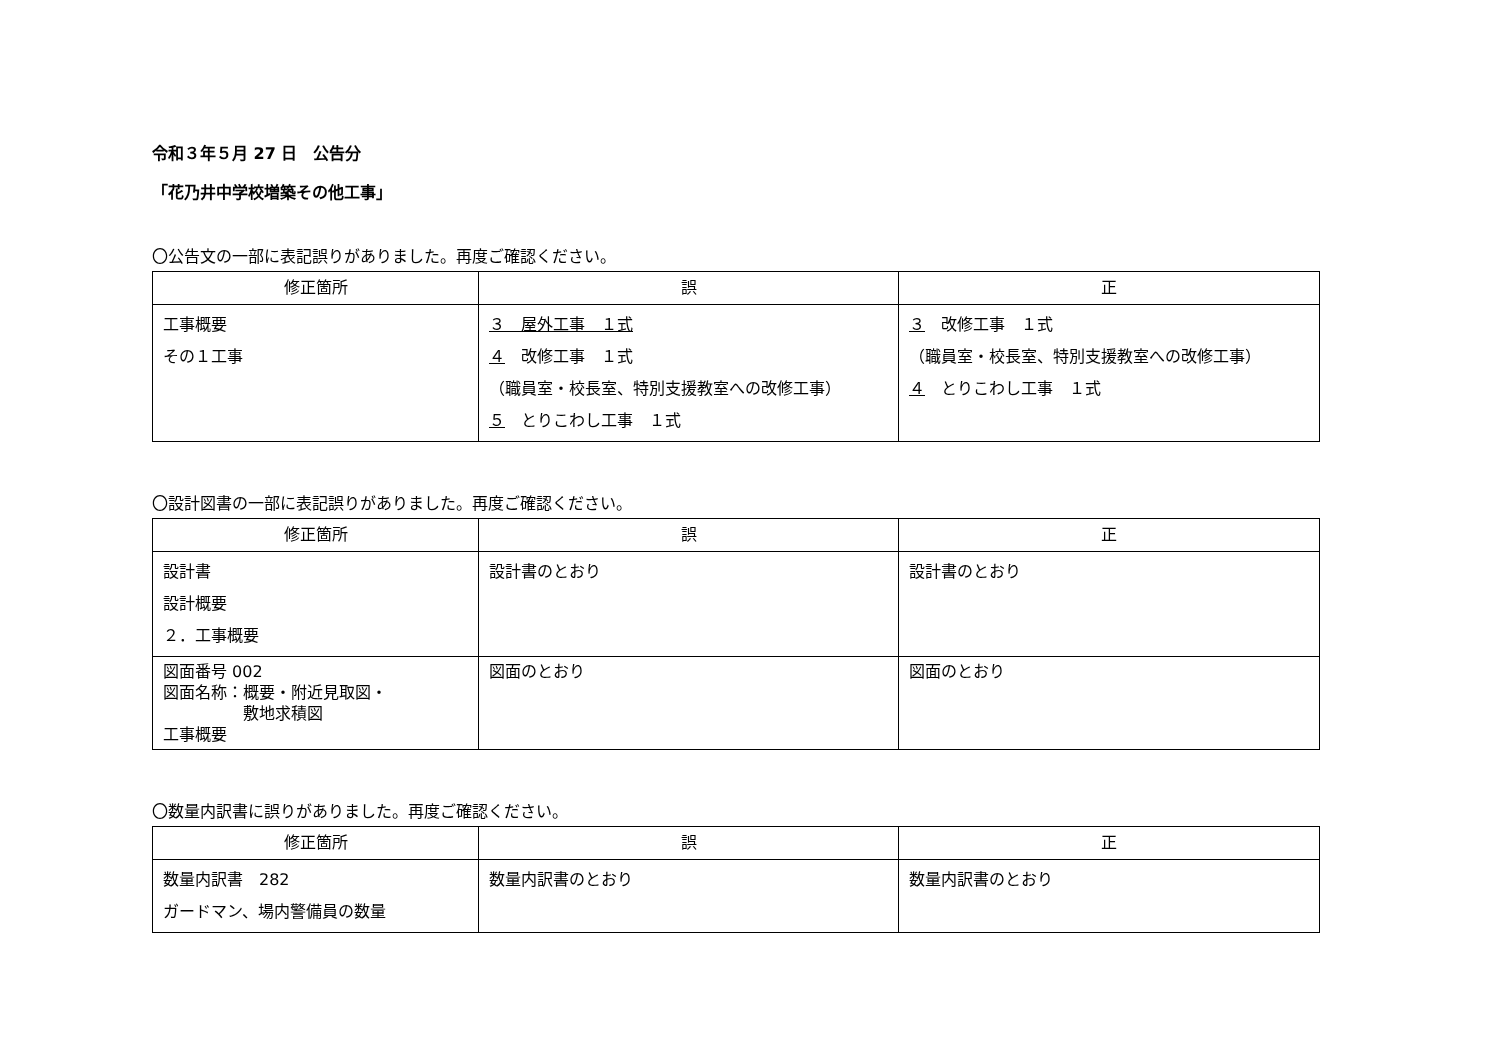令和３年５月 27 日　公告分
「花乃井中学校増築その他工事」
〇公告文の一部に表記誤りがありました。再度ご確認ください。
| 修正箇所 | 誤 | 正 |
| --- | --- | --- |
| 工事概要 その１工事 | ３ 屋外工事 １式 ４ 改修工事 １式 （職員室・校長室、特別支援教室への改修工事） ５ とりこわし工事 １式 | ３ 改修工事 １式 （職員室・校長室、特別支援教室への改修工事） ４ とりこわし工事 １式 |
〇設計図書の一部に表記誤りがありました。再度ご確認ください。
| 修正箇所 | 誤 | 正 |
| --- | --- | --- |
| 設計書 設計概要 ２．工事概要 | 設計書のとおり | 設計書のとおり |
| 図面番号 002 図面名称：概要・附近見取図・ 敷地求積図 工事概要 | 図面のとおり | 図面のとおり |
〇数量内訳書に誤りがありました。再度ご確認ください。
| 修正箇所 | 誤 | 正 |
| --- | --- | --- |
| 数量内訳書 282 ガードマン、場内警備員の数量 | 数量内訳書のとおり | 数量内訳書のとおり |